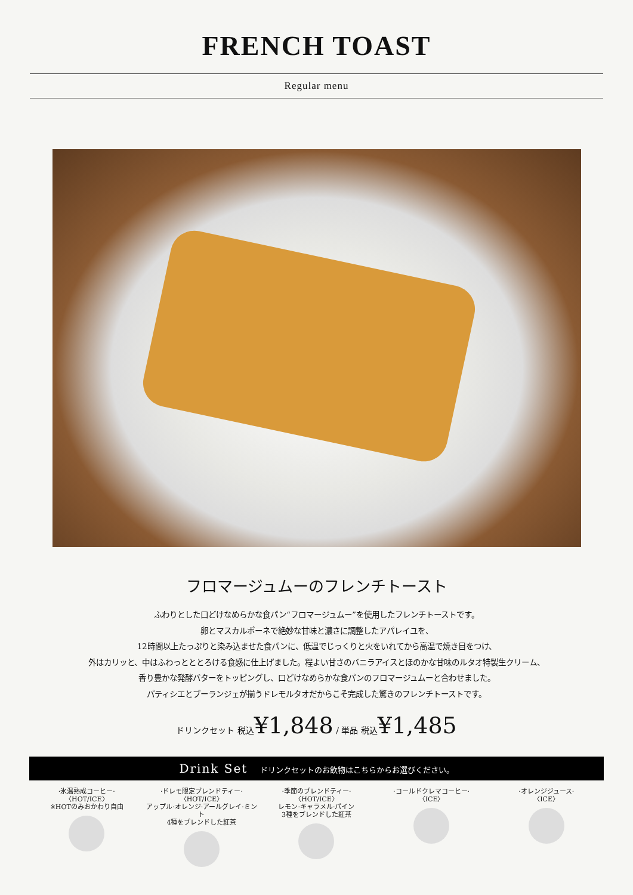FRENCH TOAST
Regular menu
フロマージュムーのフレンチトースト
ふわりとした口どけなめらかな食パン“フロマージュムー”を使用したフレンチトーストです。
卵とマスカルポーネで絶妙な甘味と濃さに調整したアパレイユを、
12時間以上たっぷりと染み込ませた食パンに、低温でじっくりと火をいれてから高温で焼き目をつけ、
外はカリッと、中はふわっとととろける食感に仕上げました。程よい甘さのバニラアイスとほのかな甘味のルタオ特製生クリーム、
香り豊かな発酵バターをトッピングし、口どけなめらかな食パンのフロマージュムーと合わせました。
パティシエとブーランジェが揃うドレモルタオだからこそ完成した驚きのフレンチトーストです。
ドリンクセット 税込¥1,848 / 単品 税込¥1,485
Drink Set ドリンクセットのお飲物はこちらからお選びください。
·氷温熟成コーヒー·
〈HOT/ICE〉
※HOTのみおかわり自由
·ドレモ限定ブレンドティー·
〈HOT/ICE〉
アップル·オレンジ·アールグレイ·ミント
4種をブレンドした紅茶
·季節のブレンドティー·
〈HOT/ICE〉
レモン·キャラメル·パイン
3種をブレンドした紅茶
·コールドクレマコーヒー·
〈ICE〉
·オレンジジュース·
〈ICE〉